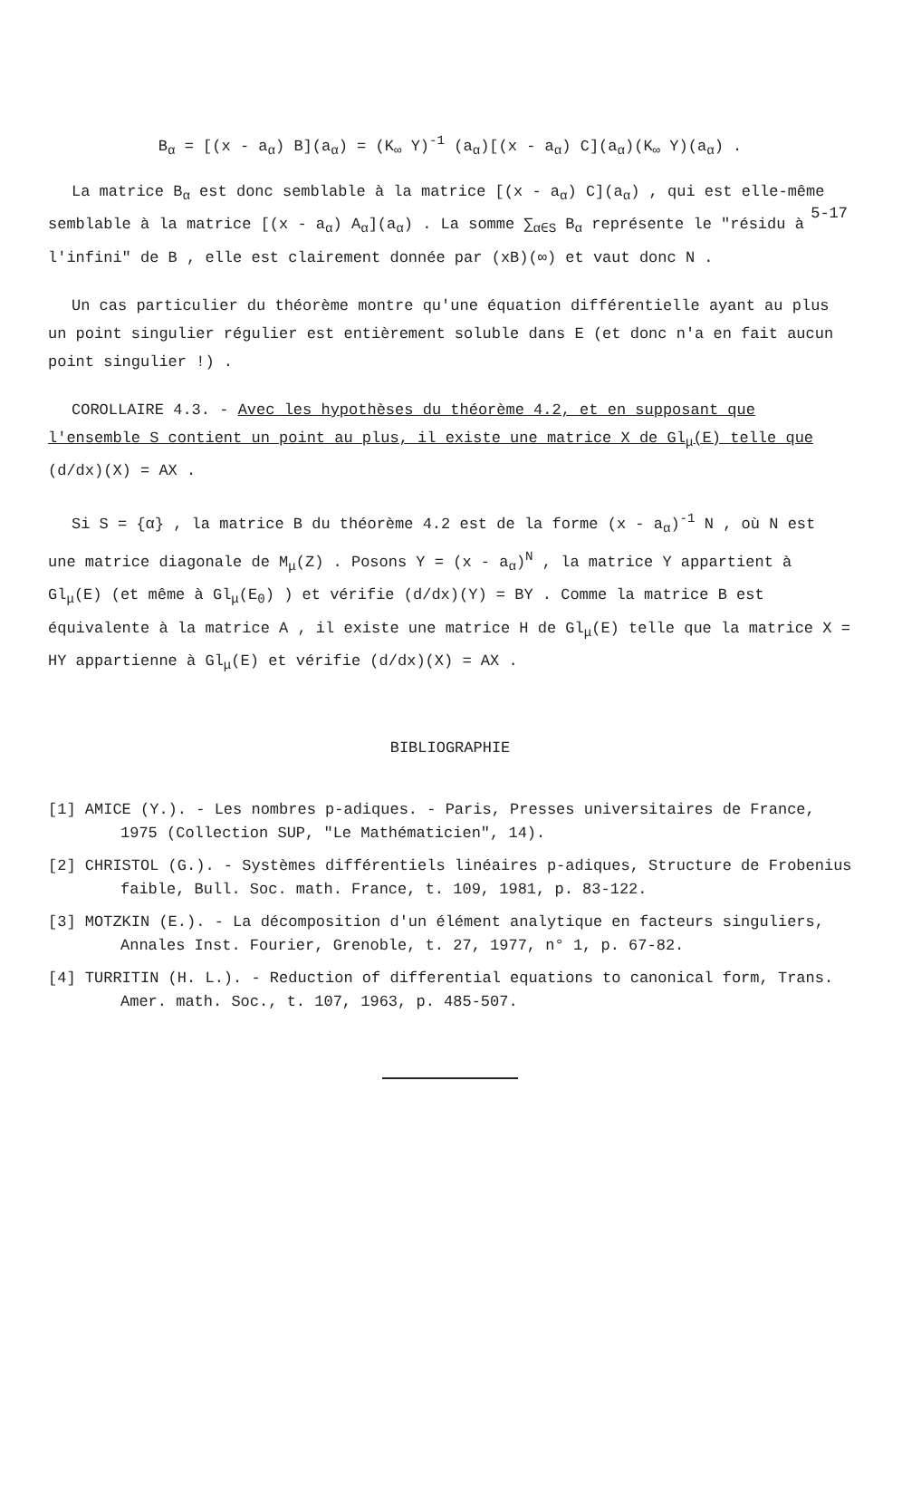5-17
B<sub>α</sub> = [(x - a<sub>α</sub>) B](a<sub>α</sub>) = (K<sub>∞</sub> Y)<sup>-1</sup> (a<sub>α</sub>)[(x - a<sub>α</sub>) C](a<sub>α</sub>)(K<sub>∞</sub> Y)(a<sub>α</sub>) .
La matrice B<sub>α</sub> est donc semblable à la matrice [(x - a<sub>α</sub>) C](a<sub>α</sub>) , qui est elle-même semblable à la matrice [(x - a<sub>α</sub>) A<sub>α</sub>](a<sub>α</sub>) . La somme ∑<sub>α∈S</sub> B<sub>α</sub> représente le "résidu à l'infini" de B , elle est clairement donnée par (xB)(∞) et vaut donc N .
Un cas particulier du théorème montre qu'une équation différentielle ayant au plus un point singulier régulier est entièrement soluble dans E (et donc n'a en fait aucun point singulier !) .
COROLLAIRE 4.3. - Avec les hypothèses du théorème 4.2, et en supposant que l'ensemble S contient un point au plus, il existe une matrice X de Gl<sub>μ</sub>(E) telle que (d/dx)(X) = AX .
Si S = {α} , la matrice B du théorème 4.2 est de la forme (x - a<sub>α</sub>)<sup>-1</sup> N , où N est une matrice diagonale de M<sub>μ</sub>(Z) . Posons Y = (x - a<sub>α</sub>)<sup>N</sup> , la matrice Y appartient à Gl<sub>μ</sub>(E) (et même à Gl<sub>μ</sub>(E<sub>0</sub>) ) et vérifie (d/dx)(Y) = BY . Comme la matrice B est équivalente à la matrice A , il existe une matrice H de Gl<sub>μ</sub>(E) telle que la matrice X = HY appartienne à Gl<sub>μ</sub>(E) et vérifie (d/dx)(X) = AX .
BIBLIOGRAPHIE
[1] AMICE (Y.). - Les nombres p-adiques. - Paris, Presses universitaires de France, 1975 (Collection SUP, "Le Mathématicien", 14).
[2] CHRISTOL (G.). - Systèmes différentiels linéaires p-adiques, Structure de Frobenius faible, Bull. Soc. math. France, t. 109, 1981, p. 83-122.
[3] MOTZKIN (E.). - La décomposition d'un élément analytique en facteurs singuliers, Annales Inst. Fourier, Grenoble, t. 27, 1977, n° 1, p. 67-82.
[4] TURRITIN (H. L.). - Reduction of differential equations to canonical form, Trans. Amer. math. Soc., t. 107, 1963, p. 485-507.